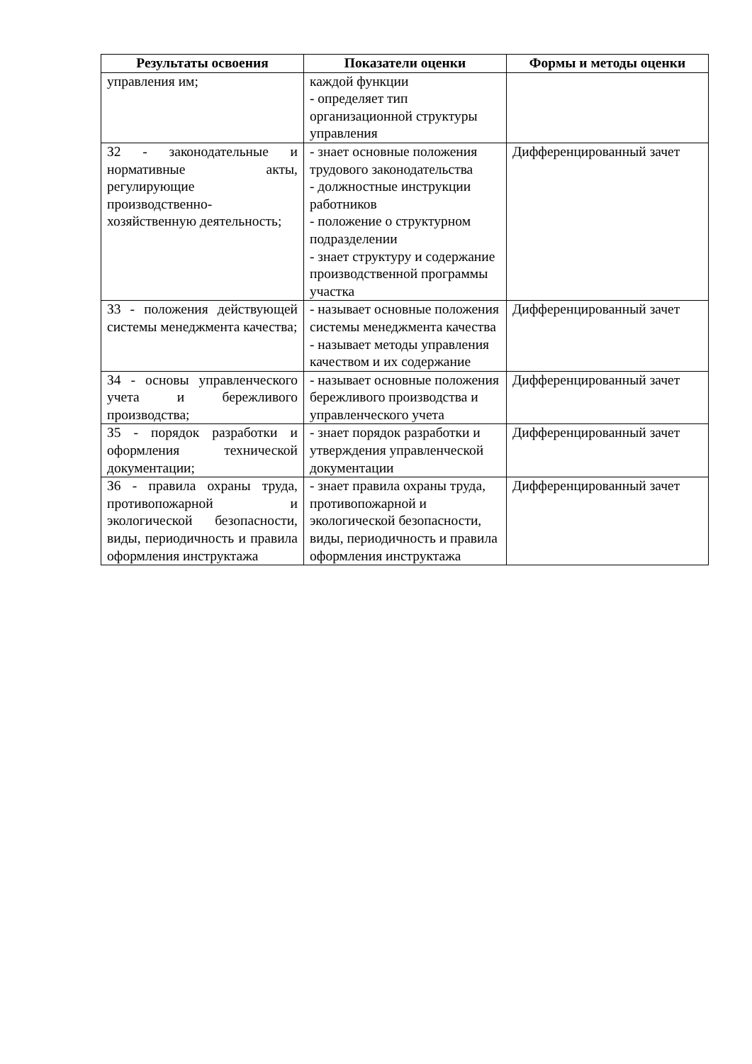| Результаты освоения | Показатели оценки | Формы и методы оценки |
| --- | --- | --- |
| управления им; | каждой функции - определяет тип организационной структуры управления | |
| З2 - законодательные и нормативные акты, регулирующие производственно-хозяйственную деятельность; | - знает основные положения трудового законодательства - должностные инструкции работников - положение о структурном подразделении - знает структуру и содержание производственной программы участка | Дифференцированный зачет |
| З3 - положения действующей системы менеджмента качества; | - называет основные положения системы менеджмента качества - называет методы управления качеством и их содержание | Дифференцированный зачет |
| З4 - основы управленческого учета и бережливого производства; | - называет основные положения бережливого производства и управленческого учета | Дифференцированный зачет |
| З5 - порядок разработки и оформления технической документации; | - знает порядок разработки и утверждения управленческой документации | Дифференцированный зачет |
| З6 - правила охраны труда, противопожарной и экологической безопасности, виды, периодичность и правила оформления инструктажа | - знает правила охраны труда, противопожарной и экологической безопасности, виды, периодичность и правила оформления инструктажа | Дифференцированный зачет |